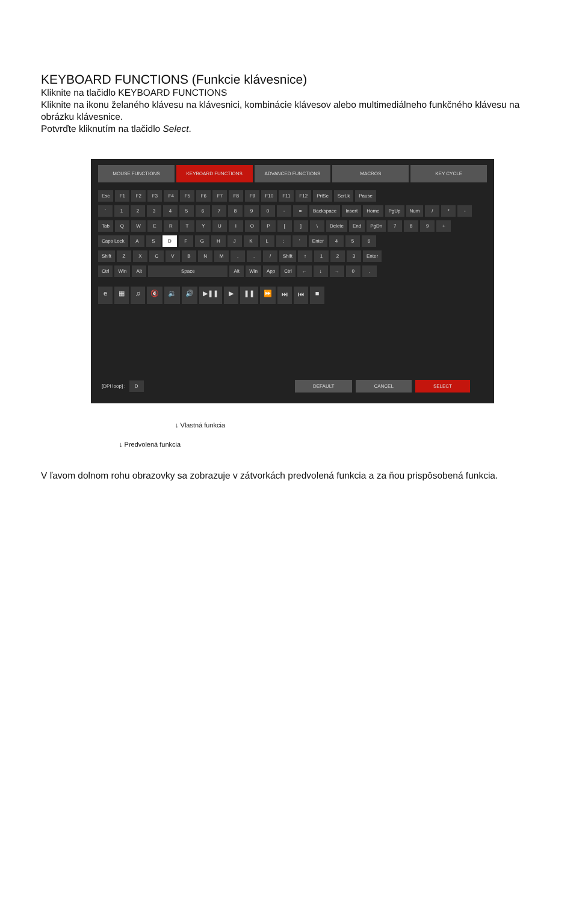KEYBOARD FUNCTIONS (Funkcie klávesnice)
Kliknite na tlačidlo KEYBOARD FUNCTIONS
Kliknite na ikonu želaného klávesu na klávesnici, kombinácie klávesov alebo multimediálneho funkčného klávesu na obrázku klávesnice.
Potvrďte kliknutím na tlačidlo Select.
MOUSE FUNCTIONS KEYBOARD FUNCTIONS ADVANCED FUNCTIONS MACROS KEY CYCLE
Esc F1 F2 F3 F4 F5 F6 F7 F8 F9 F10 F11 F12 PrtSc ScrLk Pause
` 1 2 3 4 5 6 7 8 9 0 - = Backspace Insert Home PgUp Num / * -
Tab Q W E R T Y U I O P [ ] \ Delete End PgDn 7 8 9 +
Caps Lock A S D F G H J K L ; ' Enter 4 5 6
Shift Z X C V B N M , . / Shift ↑ 1 2 3 Enter
Ctrl Win Alt Space Alt Win App Ctrl ← ↓ → 0 .
e ▦ ♫ 🔇 🔉 🔊 ▶❚❚ ▶ ❚❚ ⏩ ⏭ ⏮ ■
[DPI loop] : D DEFAULT CANCEL SELECT
↓ Vlastná funkcia
↓ Predvolená funkcia
V ľavom dolnom rohu obrazovky sa zobrazuje v zátvorkách predvolená funkcia a za ňou prispôsobená funkcia.